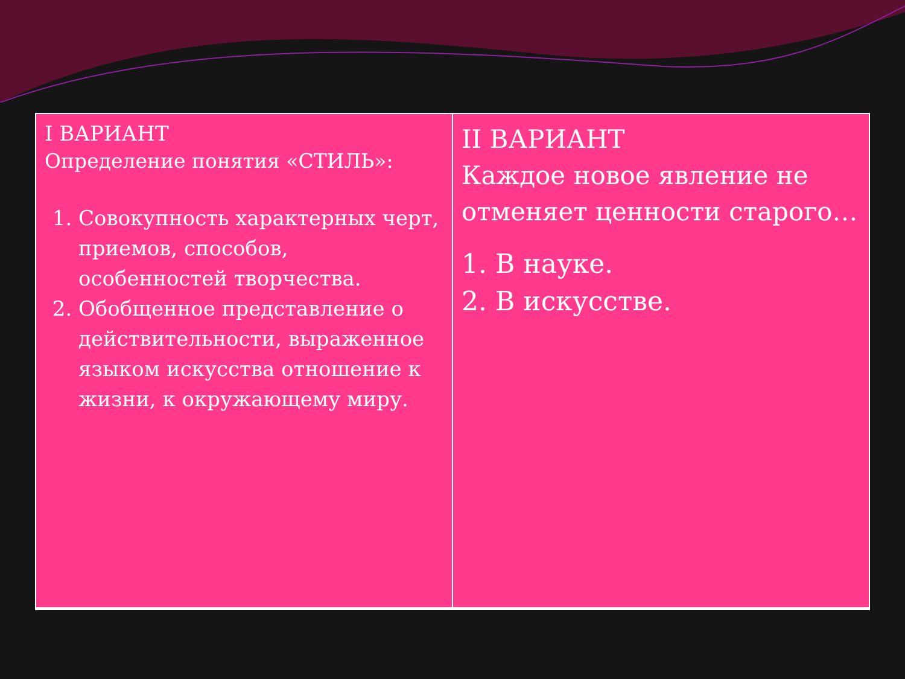| I ВАРИАНТ Определение понятия «СТИЛЬ»: 1. Совокупность характерных черт, приемов, способов, особенностей творчества. 2. Обобщенное представление о действительности, выраженное языком искусства отношение к жизни, к окружающему миру. | II ВАРИАНТ Каждое новое явление не отменяет ценности старого… 1. В науке. 2. В искусстве. |